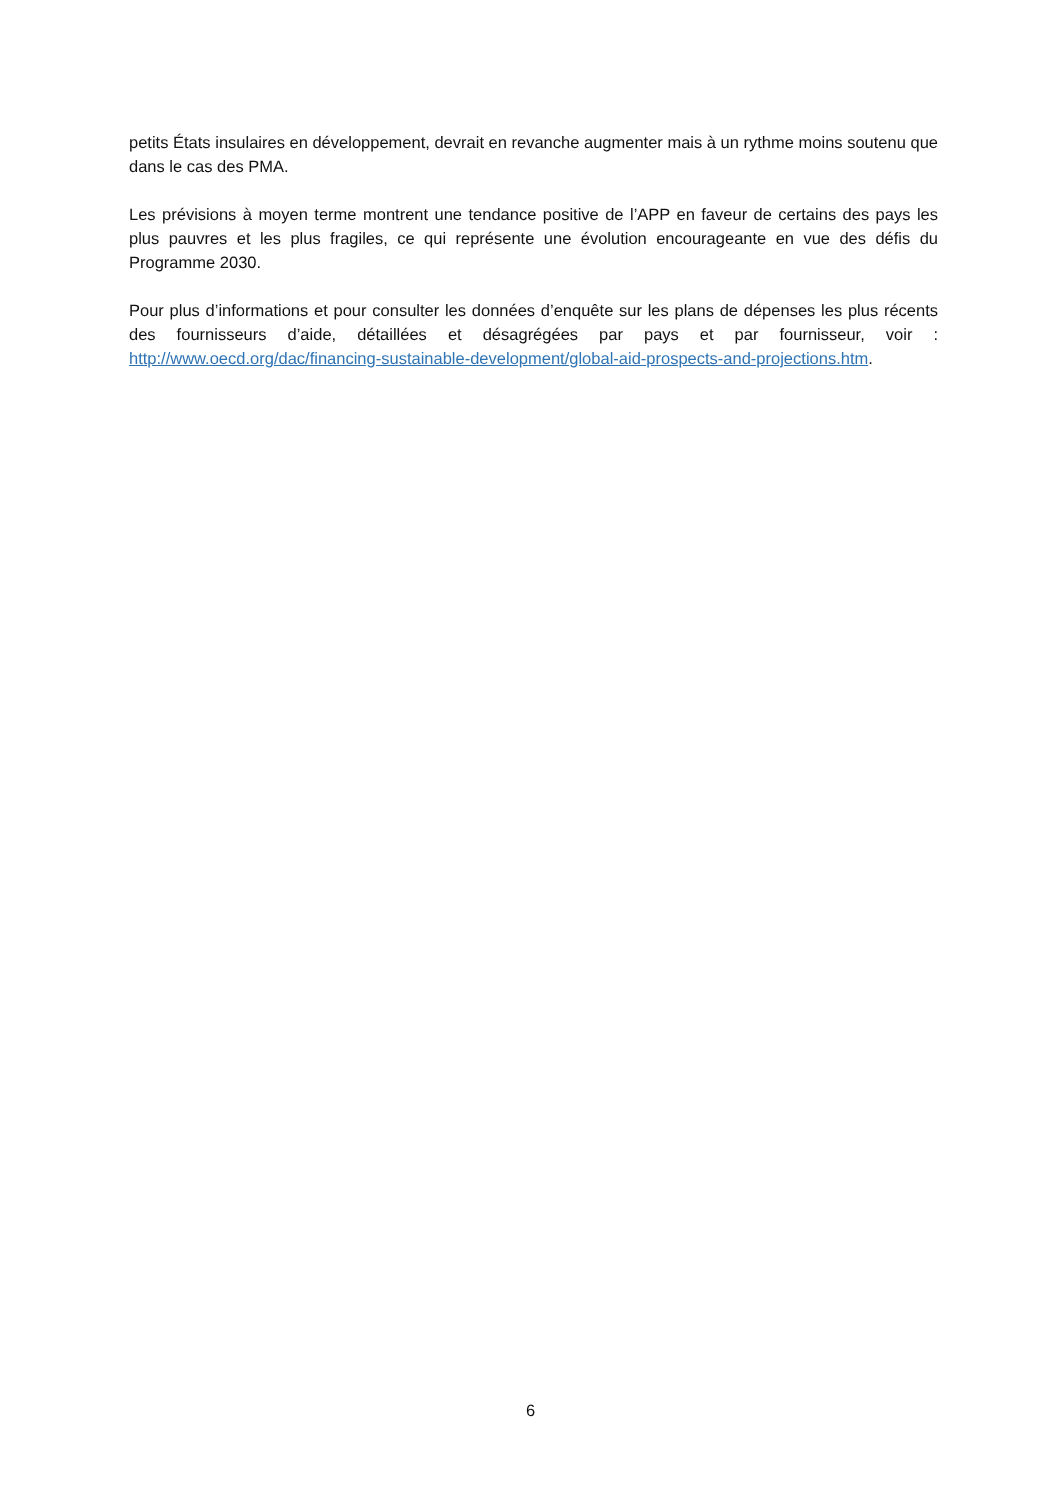petits États insulaires en développement, devrait en revanche augmenter mais à un rythme moins soutenu que dans le cas des PMA.
Les prévisions à moyen terme montrent une tendance positive de l’APP en faveur de certains des pays les plus pauvres et les plus fragiles, ce qui représente une évolution encourageante en vue des défis du Programme 2030.
Pour plus d’informations et pour consulter les données d’enquête sur les plans de dépenses les plus récents des fournisseurs d’aide, détaillées et désagrégées par pays et par fournisseur, voir : http://www.oecd.org/dac/financing-sustainable-development/global-aid-prospects-and-projections.htm.
6